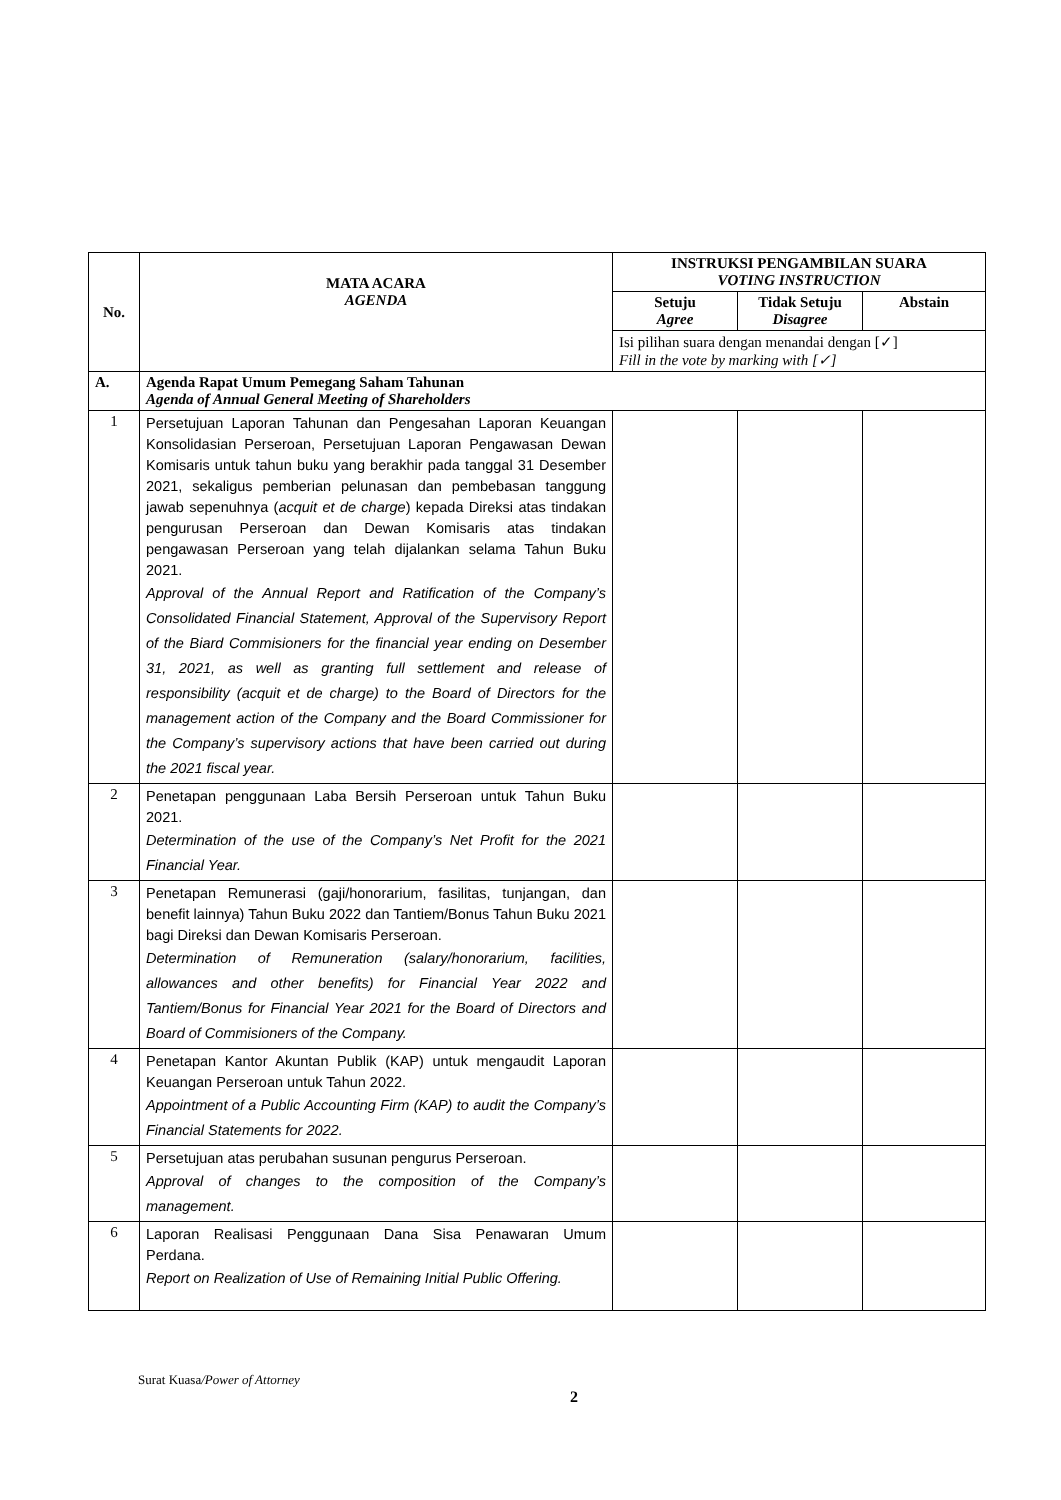| No. | MATA ACARA AGENDA | INSTRUKSI PENGAMBILAN SUARA VOTING INSTRUCTION | | |
| --- | --- | --- | --- | --- |
| | | Setuju Agree | Tidak Setuju Disagree | Abstain |
| | | Isi pilihan suara dengan menandai dengan [✓] Fill in the vote by marking with [✓] | | |
| A. | Agenda Rapat Umum Pemegang Saham Tahunan Agenda of Annual General Meeting of Shareholders | | | |
| 1 | Persetujuan Laporan Tahunan dan Pengesahan Laporan Keuangan Konsolidasian Perseroan, Persetujuan Laporan Pengawasan Dewan Komisaris untuk tahun buku yang berakhir pada tanggal 31 Desember 2021, sekaligus pemberian pelunasan dan pembebasan tanggung jawab sepenuhnya ( acquit et de charge ) kepada Direksi atas tindakan pengurusan Perseroan dan Dewan Komisaris atas tindakan pengawasan Perseroan yang telah dijalankan selama Tahun Buku 2021. Approval of the Annual Report and Ratification of the Company’s Consolidated Financial Statement, Approval of the Supervisory Report of the Biard Commisioners for the financial year ending on Desember 31, 2021, as well as granting full settlement and release of responsibility (acquit et de charge) to the Board of Directors for the management action of the Company and the Board Commissioner for the Company’s supervisory actions that have been carried out during the 2021 fiscal year. | | | |
| 2 | Penetapan penggunaan Laba Bersih Perseroan untuk Tahun Buku 2021. Determination of the use of the Company’s Net Profit for the 2021 Financial Year. | | | |
| 3 | Penetapan Remunerasi (gaji/honorarium, fasilitas, tunjangan, dan benefit lainnya) Tahun Buku 2022 dan Tantiem/Bonus Tahun Buku 2021 bagi Direksi dan Dewan Komisaris Perseroan. Determination of Remuneration (salary/honorarium, facilities, allowances and other benefits) for Financial Year 2022 and Tantiem/Bonus for Financial Year 2021 for the Board of Directors and Board of Commisioners of the Company. | | | |
| 4 | Penetapan Kantor Akuntan Publik (KAP) untuk mengaudit Laporan Keuangan Perseroan untuk Tahun 2022. Appointment of a Public Accounting Firm (KAP) to audit the Company’s Financial Statements for 2022. | | | |
| 5 | Persetujuan atas perubahan susunan pengurus Perseroan. Approval of changes to the composition of the Company’s management. | | | |
| 6 | Laporan Realisasi Penggunaan Dana Sisa Penawaran Umum Perdana. Report on Realization of Use of Remaining Initial Public Offering. | | | |
Surat Kuasa/Power of Attorney
2